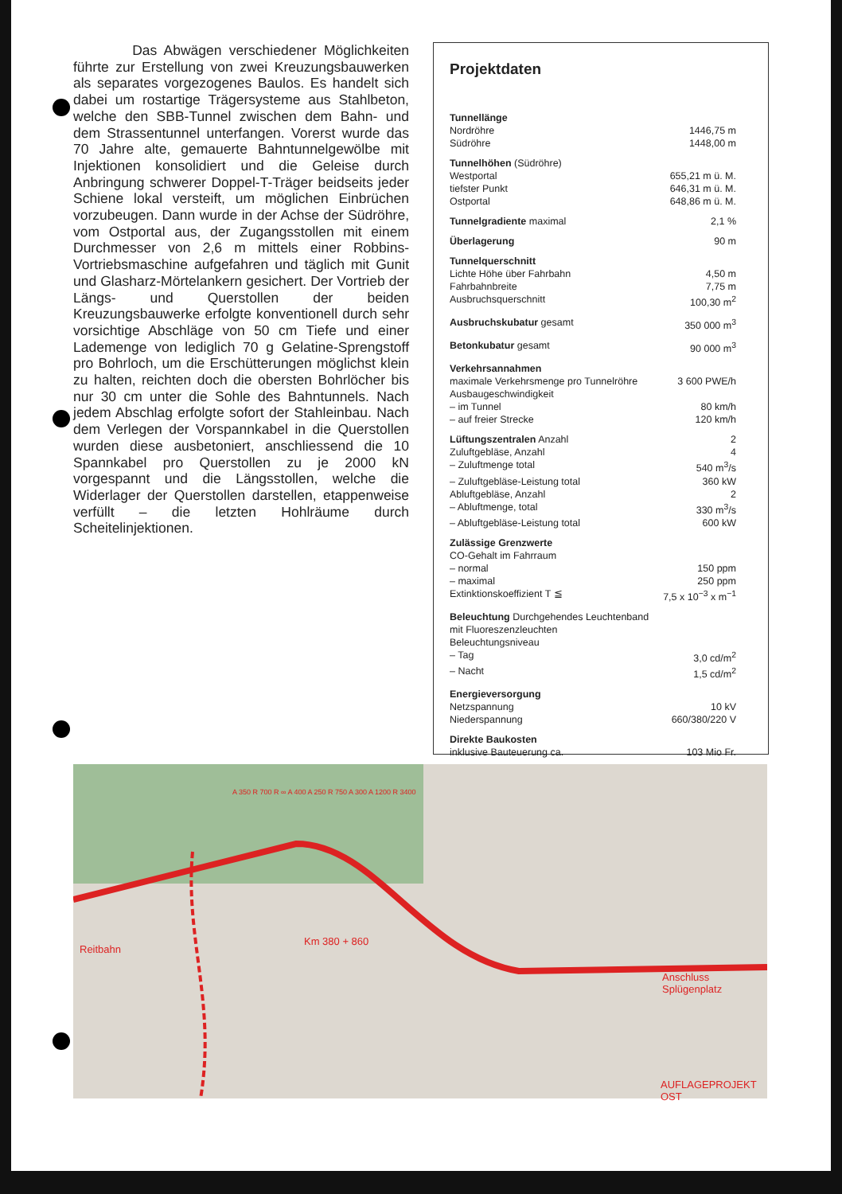Das Abwägen verschiedener Möglichkeiten führte zur Erstellung von zwei Kreuzungsbauwerken als separates vorgezogenes Baulos. Es handelt sich dabei um rostartige Trägersysteme aus Stahlbeton, welche den SBB-Tunnel zwischen dem Bahn- und dem Strassentunnel unterfangen. Vorerst wurde das 70 Jahre alte, gemauerte Bahntunnelgewölbe mit Injektionen konsolidiert und die Geleise durch Anbringung schwerer Doppel-T-Träger beidseits jeder Schiene lokal versteift, um möglichen Einbrüchen vorzubeugen. Dann wurde in der Achse der Südröhre, vom Ostportal aus, der Zugangsstollen mit einem Durchmesser von 2,6 m mittels einer Robbins-Vortriebsmaschine aufgefahren und täglich mit Gunit und Glasharz-Mörtelankern gesichert. Der Vortrieb der Längs- und Querstollen der beiden Kreuzungsbauwerke erfolgte konventionell durch sehr vorsichtige Abschläge von 50 cm Tiefe und einer Lademenge von lediglich 70 g Gelatine-Sprengstoff pro Bohrloch, um die Erschütterungen möglichst klein zu halten, reichten doch die obersten Bohrlöcher bis nur 30 cm unter die Sohle des Bahntunnels. Nach jedem Abschlag erfolgte sofort der Stahleinbau. Nach dem Verlegen der Vorspannkabel in die Querstollen wurden diese ausbetoniert, anschliessend die 10 Spannkabel pro Querstollen zu je 2000 kN vorgespannt und die Längsstollen, welche die Widerlager der Querstollen darstellen, etappenweise verfüllt – die letzten Hohlräume durch Scheitelinjektionen.
Projektdaten
| Tunnellänge | |
| Nordröhre | 1446,75 m |
| Südröhre | 1448,00 m |
| Tunnelhöhen (Südröhre) | |
| Westportal | 655,21 m ü. M. |
| tiefster Punkt | 646,31 m ü. M. |
| Ostportal | 648,86 m ü. M. |
| Tunnelgradiente maximal | 2,1 % |
| Überlagerung | 90 m |
| Tunnelquerschnitt | |
| Lichte Höhe über Fahrbahn | 4,50 m |
| Fahrbahnbreite | 7,75 m |
| Ausbruchsquerschnitt | 100,30 m<sup>2</sup> |
| Ausbruchskubatur gesamt | 350 000 m<sup>3</sup> |
| Betonkubatur gesamt | 90 000 m<sup>3</sup> |
| Verkehrsannahmen | |
| maximale Verkehrsmenge pro Tunnelröhre | 3 600 PWE/h |
| Ausbaugeschwindigkeit | |
| – im Tunnel | 80 km/h |
| – auf freier Strecke | 120 km/h |
| Lüftungszentralen Anzahl | 2 |
| Zuluftgebläse, Anzahl | 4 |
| – Zuluftmenge total | 540 m<sup>3</sup>/s |
| – Zuluftgebläse-Leistung total | 360 kW |
| Abluftgebläse, Anzahl | 2 |
| – Abluftmenge, total | 330 m<sup>3</sup>/s |
| – Abluftgebläse-Leistung total | 600 kW |
| Zulässige Grenzwerte | |
| CO-Gehalt im Fahrraum | |
| – normal | 150 ppm |
| – maximal | 250 ppm |
| Extinktionskoeffizient T ≦ | 7,5 x 10<sup>−3</sup> x m<sup>−1</sup> |
| Beleuchtung Durchgehendes Leuchtenband | |
| mit Fluoreszenzleuchten | |
| Beleuchtungsniveau | |
| – Tag | 3,0 cd/m<sup>2</sup> |
| – Nacht | 1,5 cd/m<sup>2</sup> |
| Energieversorgung | |
| Netzspannung | 10 kV |
| Niederspannung | 660/380/220 V |
| Direkte Baukosten | |
| inklusive Bauteuerung ca. | 103 Mio Fr. |
Reitbahn
Km 380 + 860
Anschluss
Splügenplatz
AUFLAGEPROJEKT OST
A 350 R 700 R ∞ A 400 A 250 R 750 A 300 A 1200 R 3400